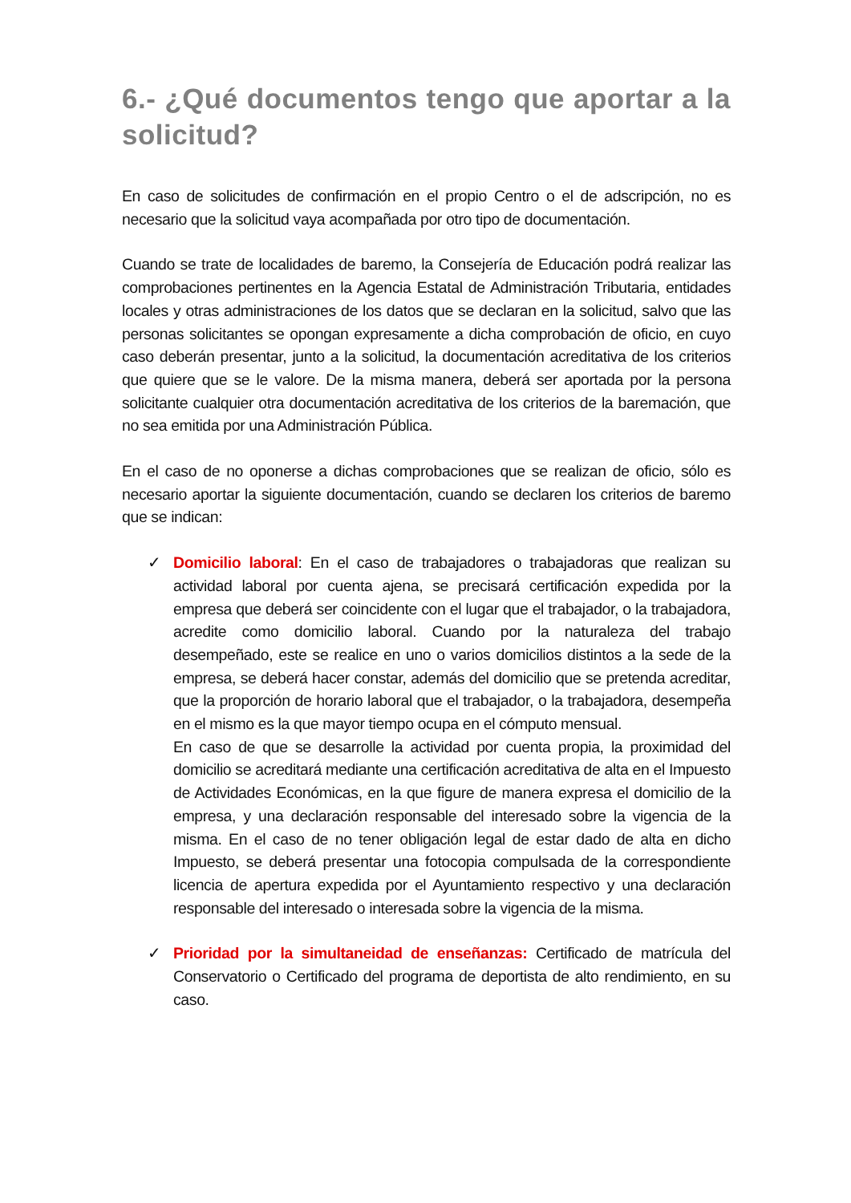6.- ¿Qué documentos tengo que aportar a la solicitud?
En caso de solicitudes de confirmación en el propio Centro o el de adscripción, no es necesario que la solicitud vaya acompañada por otro tipo de documentación.
Cuando se trate de localidades de baremo, la Consejería de Educación podrá realizar las comprobaciones pertinentes en la Agencia Estatal de Administración Tributaria, entidades locales y otras administraciones de los datos que se declaran en la solicitud, salvo que las personas solicitantes se opongan expresamente a dicha comprobación de oficio, en cuyo caso deberán presentar, junto a la solicitud, la documentación acreditativa de los criterios que quiere que se le valore. De la misma manera, deberá ser aportada por la persona solicitante cualquier otra documentación acreditativa de los criterios de la baremación, que no sea emitida por una Administración Pública.
En el caso de no oponerse a dichas comprobaciones que se realizan de oficio, sólo es necesario aportar la siguiente documentación, cuando se declaren los criterios de baremo que se indican:
✓ Domicilio laboral: En el caso de trabajadores o trabajadoras que realizan su actividad laboral por cuenta ajena, se precisará certificación expedida por la empresa que deberá ser coincidente con el lugar que el trabajador, o la trabajadora, acredite como domicilio laboral. Cuando por la naturaleza del trabajo desempeñado, este se realice en uno o varios domicilios distintos a la sede de la empresa, se deberá hacer constar, además del domicilio que se pretenda acreditar, que la proporción de horario laboral que el trabajador, o la trabajadora, desempeña en el mismo es la que mayor tiempo ocupa en el cómputo mensual.
En caso de que se desarrolle la actividad por cuenta propia, la proximidad del domicilio se acreditará mediante una certificación acreditativa de alta en el Impuesto de Actividades Económicas, en la que figure de manera expresa el domicilio de la empresa, y una declaración responsable del interesado sobre la vigencia de la misma. En el caso de no tener obligación legal de estar dado de alta en dicho Impuesto, se deberá presentar una fotocopia compulsada de la correspondiente licencia de apertura expedida por el Ayuntamiento respectivo y una declaración responsable del interesado o interesada sobre la vigencia de la misma.
✓ Prioridad por la simultaneidad de enseñanzas: Certificado de matrícula del Conservatorio o Certificado del programa de deportista de alto rendimiento, en su caso.